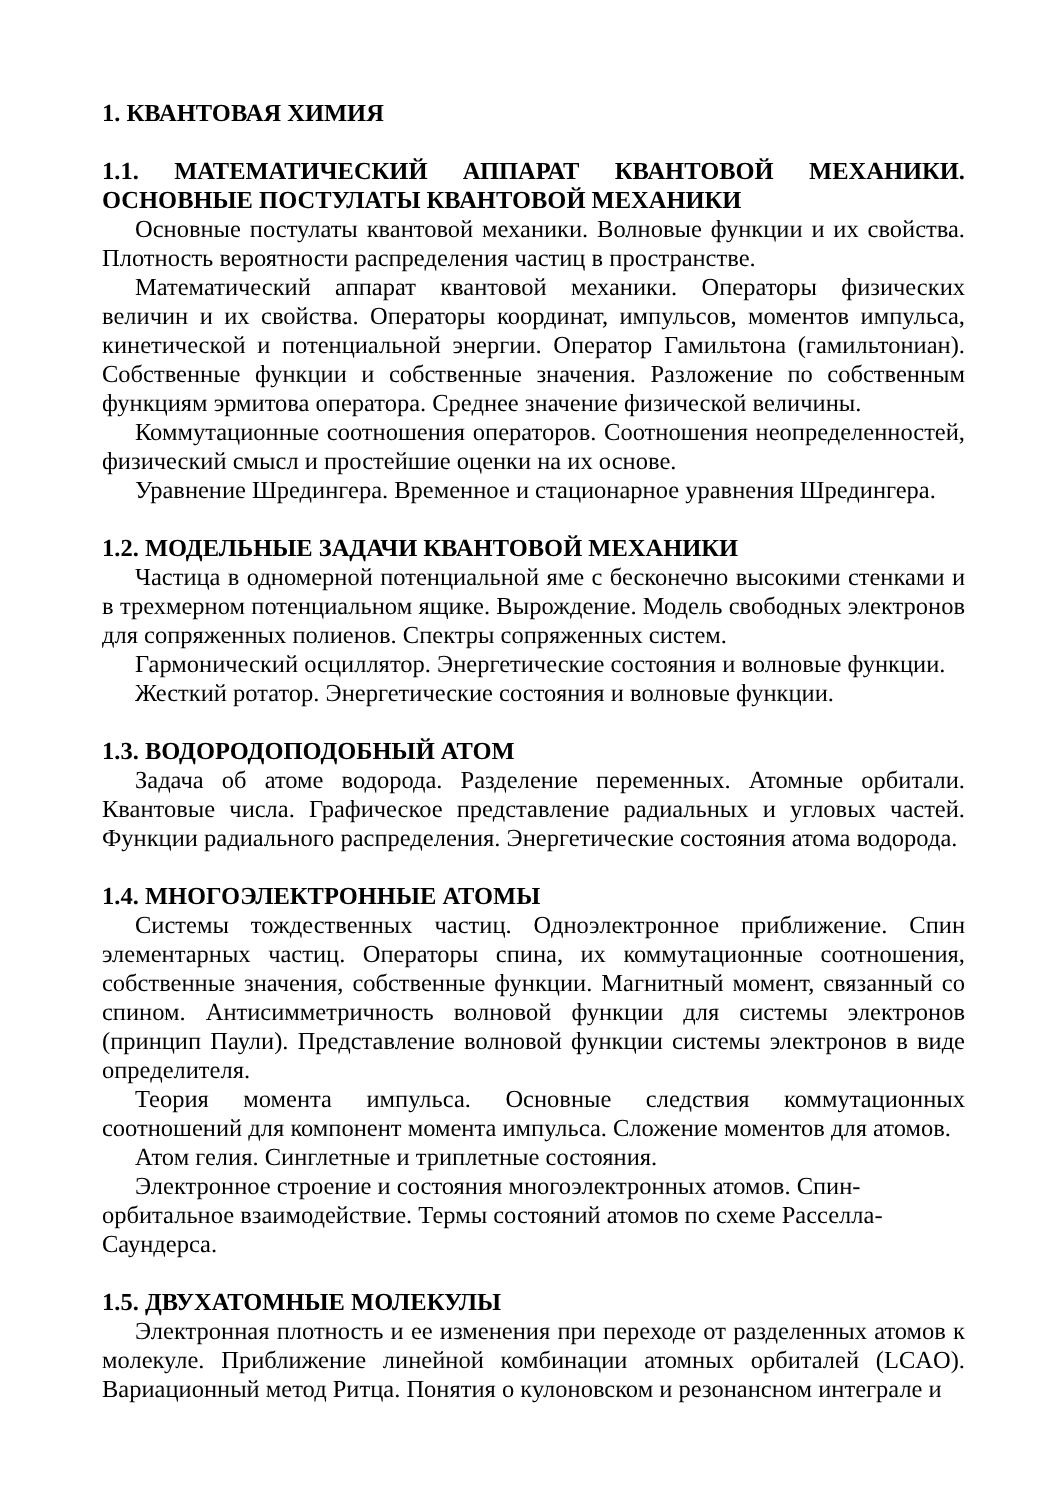1. КВАНТОВАЯ ХИМИЯ
1.1. МАТЕМАТИЧЕСКИЙ АППАРАТ КВАНТОВОЙ МЕХАНИКИ. ОСНОВНЫЕ ПОСТУЛАТЫ КВАНТОВОЙ МЕХАНИКИ
Основные постулаты квантовой механики. Волновые функции и их свойства. Плотность вероятности распределения частиц в пространстве.
Математический аппарат квантовой механики. Операторы физических величин и их свойства. Операторы координат, импульсов, моментов импульса, кинетической и потенциальной энергии. Оператор Гамильтона (гамильтониан). Собственные функции и собственные значения. Разложение по собственным функциям эрмитова оператора. Среднее значение физической величины.
Коммутационные соотношения операторов. Соотношения неопределенностей, физический смысл и простейшие оценки на их основе.
Уравнение Шредингера. Временное и стационарное уравнения Шредингера.
1.2. МОДЕЛЬНЫЕ ЗАДАЧИ КВАНТОВОЙ МЕХАНИКИ
Частица в одномерной потенциальной яме с бесконечно высокими стенками и в трехмерном потенциальном ящике. Вырождение. Модель свободных электронов для сопряженных полиенов. Спектры сопряженных систем.
Гармонический осциллятор. Энергетические состояния и волновые функции.
Жесткий ротатор. Энергетические состояния и волновые функции.
1.3. ВОДОРОДОПОДОБНЫЙ АТОМ
Задача об атоме водорода. Разделение переменных. Атомные орбитали. Квантовые числа. Графическое представление радиальных и угловых частей. Функции радиального распределения. Энергетические состояния атома водорода.
1.4. МНОГОЭЛЕКТРОННЫЕ АТОМЫ
Системы тождественных частиц. Одноэлектронное приближение. Спин элементарных частиц. Операторы спина, их коммутационные соотношения, собственные значения, собственные функции. Магнитный момент, связанный со спином. Антисимметричность волновой функции для системы электронов (принцип Паули). Представление волновой функции системы электронов в виде определителя.
Теория момента импульса. Основные следствия коммутационных соотношений для компонент момента импульса. Сложение моментов для атомов.
Атом гелия. Синглетные и триплетные состояния.
Электронное строение и состояния многоэлектронных атомов. Спин-
орбитальное взаимодействие. Термы состояний атомов по схеме Расселла-
Саундерса.
1.5. ДВУХАТОМНЫЕ МОЛЕКУЛЫ
Электронная плотность и ее изменения при переходе от разделенных атомов к молекуле. Приближение линейной комбинации атомных орбиталей (LCAO). Вариационный метод Ритца. Понятия о кулоновском и резонансном интеграле и